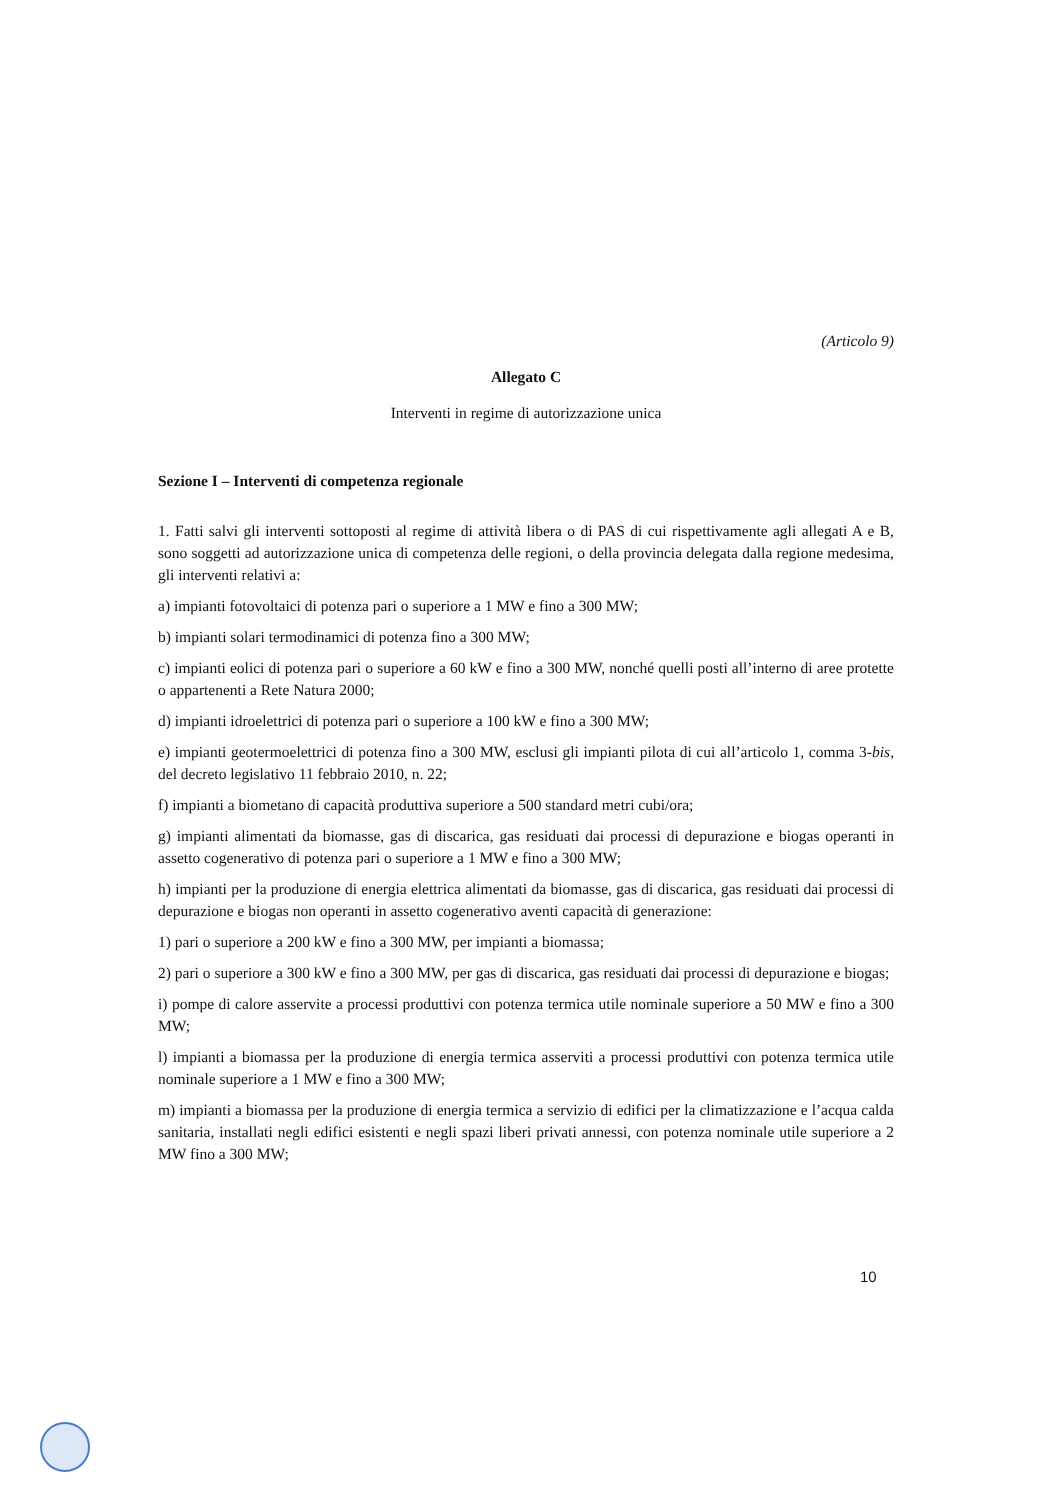(Articolo 9)
Allegato C
Interventi in regime di autorizzazione unica
Sezione I – Interventi di competenza regionale
1. Fatti salvi gli interventi sottoposti al regime di attività libera o di PAS di cui rispettivamente agli allegati A e B, sono soggetti ad autorizzazione unica di competenza delle regioni, o della provincia delegata dalla regione medesima, gli interventi relativi a:
a) impianti fotovoltaici di potenza pari o superiore a 1 MW e fino a 300 MW;
b) impianti solari termodinamici di potenza fino a 300 MW;
c) impianti eolici di potenza pari o superiore a 60 kW e fino a 300 MW, nonché quelli posti all’interno di aree protette o appartenenti a Rete Natura 2000;
d) impianti idroelettrici di potenza pari o superiore a 100 kW e fino a 300 MW;
e) impianti geotermoelettrici di potenza fino a 300 MW, esclusi gli impianti pilota di cui all’articolo 1, comma 3-bis, del decreto legislativo 11 febbraio 2010, n. 22;
f) impianti a biometano di capacità produttiva superiore a 500 standard metri cubi/ora;
g) impianti alimentati da biomasse, gas di discarica, gas residuati dai processi di depurazione e biogas operanti in assetto cogenerativo di potenza pari o superiore a 1 MW e fino a 300 MW;
h) impianti per la produzione di energia elettrica alimentati da biomasse, gas di discarica, gas residuati dai processi di depurazione e biogas non operanti in assetto cogenerativo aventi capacità di generazione:
1) pari o superiore a 200 kW e fino a 300 MW, per impianti a biomassa;
2) pari o superiore a 300 kW e fino a 300 MW, per gas di discarica, gas residuati dai processi di depurazione e biogas;
i) pompe di calore asservite a processi produttivi con potenza termica utile nominale superiore a 50 MW e fino a 300 MW;
l) impianti a biomassa per la produzione di energia termica asserviti a processi produttivi con potenza termica utile nominale superiore a 1 MW e fino a 300 MW;
m) impianti a biomassa per la produzione di energia termica a servizio di edifici per la climatizzazione e l’acqua calda sanitaria, installati negli edifici esistenti e negli spazi liberi privati annessi, con potenza nominale utile superiore a 2 MW fino a 300 MW;
10